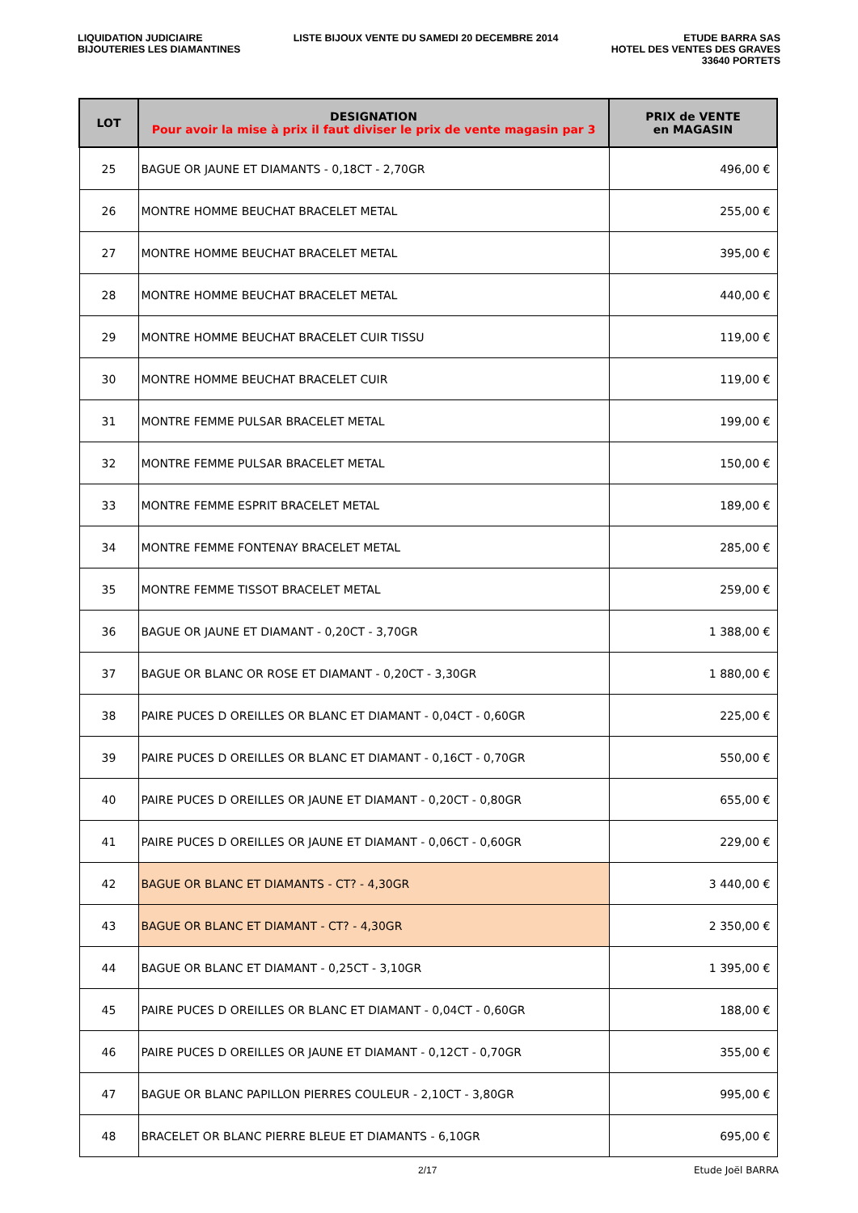LIQUIDATION JUDICIAIRE
BIJOUTERIES LES DIAMANTINES
LISTE BIJOUX VENTE DU SAMEDI 20 DECEMBRE 2014
ETUDE BARRA SAS
HOTEL DES VENTES DES GRAVES
33640 PORTETS
| LOT | DESIGNATION Pour avoir la mise à prix il faut diviser le prix de vente magasin par 3 | PRIX de VENTE en MAGASIN |
| --- | --- | --- |
| 25 | BAGUE OR JAUNE ET DIAMANTS - 0,18CT - 2,70GR | 496,00 € |
| 26 | MONTRE HOMME BEUCHAT BRACELET METAL | 255,00 € |
| 27 | MONTRE HOMME BEUCHAT BRACELET METAL | 395,00 € |
| 28 | MONTRE HOMME BEUCHAT BRACELET METAL | 440,00 € |
| 29 | MONTRE HOMME BEUCHAT BRACELET CUIR TISSU | 119,00 € |
| 30 | MONTRE HOMME BEUCHAT BRACELET CUIR | 119,00 € |
| 31 | MONTRE FEMME PULSAR BRACELET METAL | 199,00 € |
| 32 | MONTRE FEMME PULSAR BRACELET METAL | 150,00 € |
| 33 | MONTRE FEMME ESPRIT BRACELET METAL | 189,00 € |
| 34 | MONTRE FEMME FONTENAY BRACELET METAL | 285,00 € |
| 35 | MONTRE FEMME TISSOT BRACELET METAL | 259,00 € |
| 36 | BAGUE OR JAUNE ET DIAMANT - 0,20CT - 3,70GR | 1 388,00 € |
| 37 | BAGUE OR BLANC OR ROSE ET DIAMANT - 0,20CT - 3,30GR | 1 880,00 € |
| 38 | PAIRE PUCES D OREILLES OR BLANC ET DIAMANT - 0,04CT - 0,60GR | 225,00 € |
| 39 | PAIRE PUCES D OREILLES OR BLANC ET DIAMANT - 0,16CT - 0,70GR | 550,00 € |
| 40 | PAIRE PUCES D OREILLES OR JAUNE ET DIAMANT - 0,20CT - 0,80GR | 655,00 € |
| 41 | PAIRE PUCES D OREILLES OR JAUNE ET DIAMANT - 0,06CT - 0,60GR | 229,00 € |
| 42 | BAGUE OR BLANC ET DIAMANTS - CT? - 4,30GR | 3 440,00 € |
| 43 | BAGUE OR BLANC ET DIAMANT - CT? - 4,30GR | 2 350,00 € |
| 44 | BAGUE OR BLANC ET DIAMANT - 0,25CT - 3,10GR | 1 395,00 € |
| 45 | PAIRE PUCES D OREILLES OR BLANC ET DIAMANT - 0,04CT - 0,60GR | 188,00 € |
| 46 | PAIRE PUCES D OREILLES OR JAUNE ET DIAMANT - 0,12CT - 0,70GR | 355,00 € |
| 47 | BAGUE OR BLANC PAPILLON PIERRES COULEUR - 2,10CT - 3,80GR | 995,00 € |
| 48 | BRACELET OR BLANC PIERRE BLEUE ET DIAMANTS - 6,10GR | 695,00 € |
2/17 Etude Joël BARRA